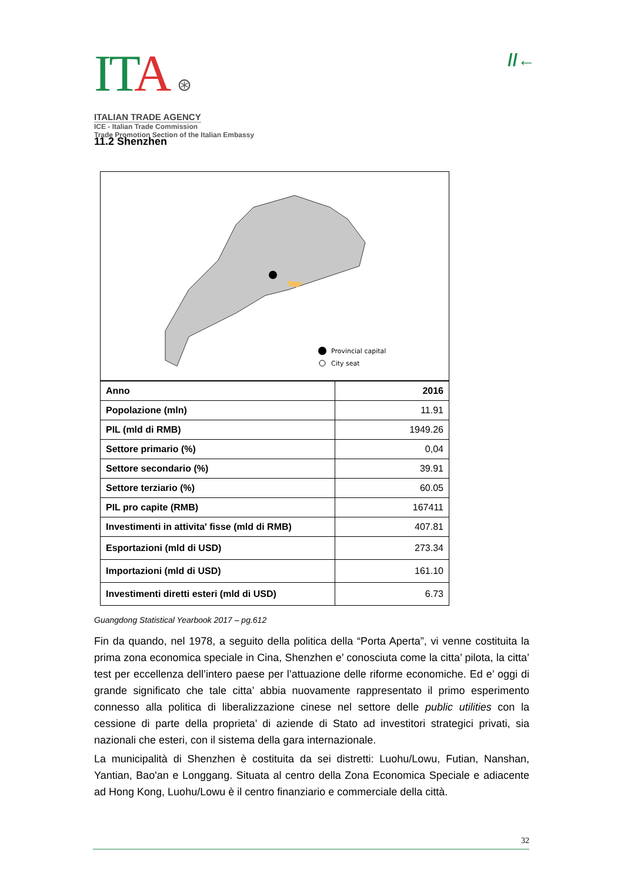ITA ⊛
ITALIAN TRADE AGENCY
ICE - Italian Trade Commission
Trade Promotion Section of the Italian Embassy
//←
11.2 Shenzhen
Provincial capital
City seat
| Anno | 2016 |
| --- | --- |
| Popolazione (mln) | 11.91 |
| PIL (mld di RMB) | 1949.26 |
| Settore primario (%) | 0,04 |
| Settore secondario (%) | 39.91 |
| Settore terziario (%) | 60.05 |
| PIL pro capite (RMB) | 167411 |
| Investimenti in attivita' fisse (mld di RMB) | 407.81 |
| Esportazioni (mld di USD) | 273.34 |
| Importazioni (mld di USD) | 161.10 |
| Investimenti diretti esteri (mld di USD) | 6.73 |
Guangdong Statistical Yearbook 2017 – pg.612
Fin da quando, nel 1978, a seguito della politica della “Porta Aperta”, vi venne costituita la prima zona economica speciale in Cina, Shenzhen e’ conosciuta come la citta’ pilota, la citta’ test per eccellenza dell’intero paese per l’attuazione delle riforme economiche. Ed e’ oggi di grande significato che tale citta’ abbia nuovamente rappresentato il primo esperimento connesso alla politica di liberalizzazione cinese nel settore delle public utilities con la cessione di parte della proprieta’ di aziende di Stato ad investitori strategici privati, sia nazionali che esteri, con il sistema della gara internazionale.
La municipalità di Shenzhen è costituita da sei distretti: Luohu/Lowu, Futian, Nanshan, Yantian, Bao'an e Longgang. Situata al centro della Zona Economica Speciale e adiacente ad Hong Kong, Luohu/Lowu è il centro finanziario e commerciale della città.
32